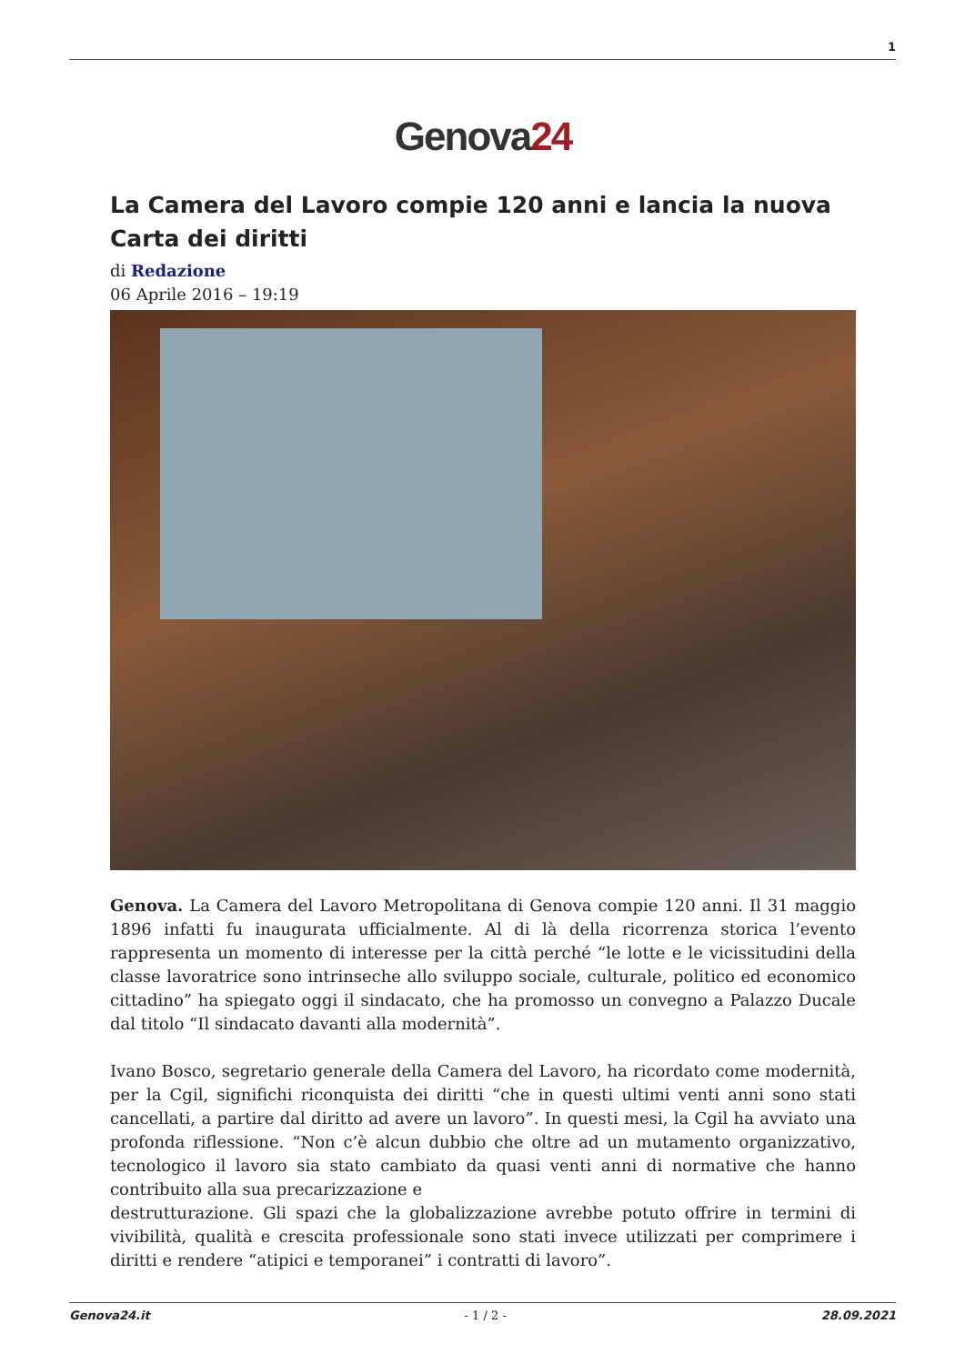1
Genova24
La Camera del Lavoro compie 120 anni e lancia la nuova Carta dei diritti
di Redazione
06 Aprile 2016 – 19:19
Genova. La Camera del Lavoro Metropolitana di Genova compie 120 anni. Il 31 maggio 1896 infatti fu inaugurata ufficialmente. Al di là della ricorrenza storica l’evento rappresenta un momento di interesse per la città perché “le lotte e le vicissitudini della classe lavoratrice sono intrinseche allo sviluppo sociale, culturale, politico ed economico cittadino” ha spiegato oggi il sindacato, che ha promosso un convegno a Palazzo Ducale dal titolo “Il sindacato davanti alla modernità”.
Ivano Bosco, segretario generale della Camera del Lavoro, ha ricordato come modernità, per la Cgil, significhi riconquista dei diritti “che in questi ultimi venti anni sono stati cancellati, a partire dal diritto ad avere un lavoro”. In questi mesi, la Cgil ha avviato una profonda riflessione. “Non c’è alcun dubbio che oltre ad un mutamento organizzativo, tecnologico il lavoro sia stato cambiato da quasi venti anni di normative che hanno contribuito alla sua precarizzazione e
destrutturazione. Gli spazi che la globalizzazione avrebbe potuto offrire in termini di vivibilità, qualità e crescita professionale sono stati invece utilizzati per comprimere i diritti e rendere “atipici e temporanei” i contratti di lavoro”.
Genova24.it - 1 / 2 - 28.09.2021